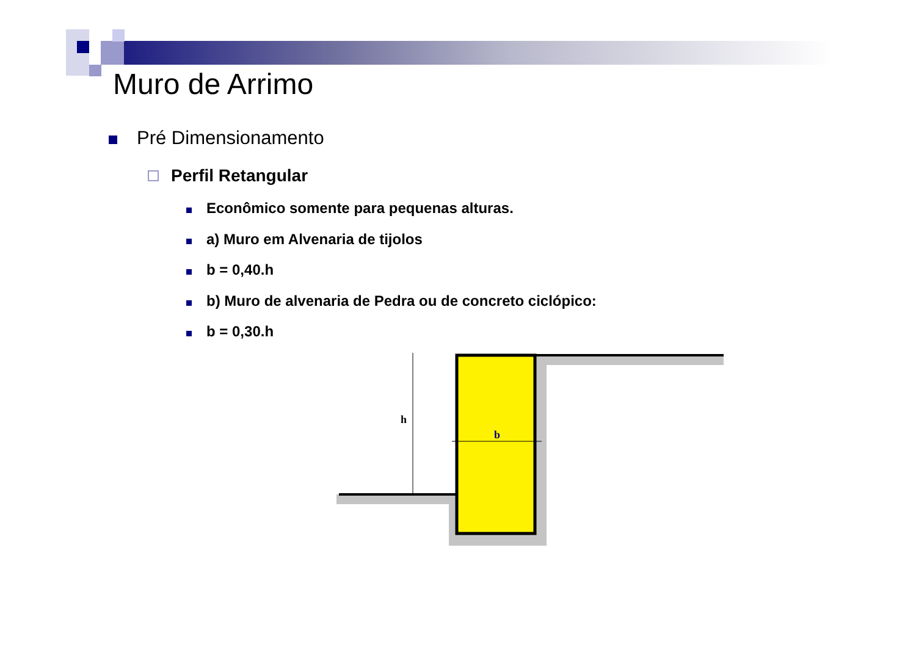Muro de Arrimo
Pré Dimensionamento
Perfil Retangular
Econômico somente para pequenas alturas.
a) Muro em Alvenaria de tijolos
b = 0,40.h
b) Muro de alvenaria de Pedra ou de concreto ciclópico:
b = 0,30.h
h
b